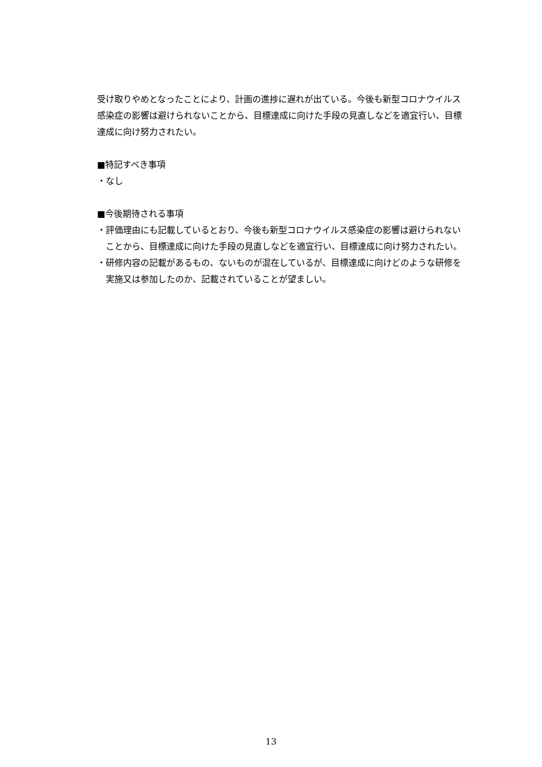受け取りやめとなったことにより、計画の進捗に遅れが出ている。今後も新型コロナウイルス感染症の影響は避けられないことから、目標達成に向けた手段の見直しなどを適宜行い、目標達成に向け努力されたい。
■特記すべき事項
・なし
■今後期待される事項
・評価理由にも記載しているとおり、今後も新型コロナウイルス感染症の影響は避けられないことから、目標達成に向けた手段の見直しなどを適宜行い、目標達成に向け努力されたい。
・研修内容の記載があるもの、ないものが混在しているが、目標達成に向けどのような研修を実施又は参加したのか、記載されていることが望ましい。
13